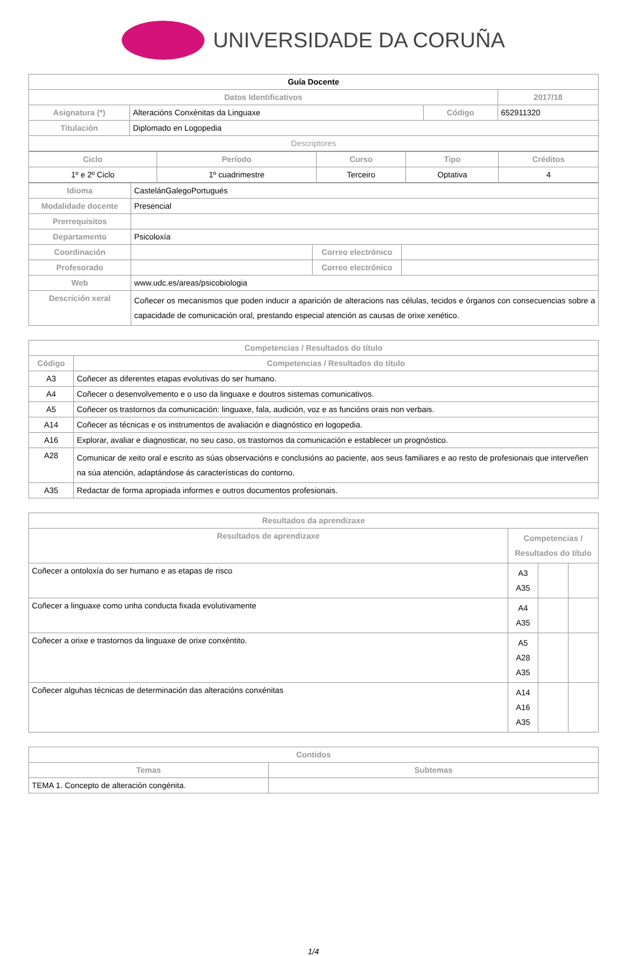UNIVERSIDADE DA CORUÑA
| Guía Docente | | | |
| --- | --- | --- | --- |
| Datos Identificativos | | | 2017/18 |
| Asignatura (*) | Alteracións Conxénitas da Linguaxe | Código | 652911320 |
| Titulación | Diplomado en Logopedia | | |
| Descriptores | | | |
| Ciclo | Período | Curso | Tipo | Créditos |
| --- | --- | --- | --- | --- |
| 1º e 2º Ciclo | 1º cuadrimestre | Terceiro | Optativa | 4 |
| Idioma | CastelánGalegoPortugués | | |
| Modalidade docente | Presencial | | |
| Prerrequisitos | | | |
| Departamento | Psicoloxía | | |
| Coordinación | | Correo electrónico | |
| Profesorado | | Correo electrónico | |
| Web | www.udc.es/areas/psicobiologia | | |
| Descrición xeral | Coñecer os mecanismos que poden inducir a aparición de alteracions nas células, tecidos e órganos con consecuencias sobre a capacidade de comunicación oral, prestando especial atención as causas de orixe xenético. | | |
| Competencias / Resultados do título | |
| --- | --- |
| Código | Competencias / Resultados do título |
| A3 | Coñecer as diferentes etapas evolutivas do ser humano. |
| A4 | Coñecer o desenvolvemento e o uso da linguaxe e doutros sistemas comunicativos. |
| A5 | Coñecer os trastornos da comunicación: linguaxe, fala, audición, voz e as funcións orais non verbais. |
| A14 | Coñecer as técnicas e os instrumentos de avaliación e diagnóstico en logopedia. |
| A16 | Explorar, avaliar e diagnosticar, no seu caso, os trastornos da comunicación e establecer un prognóstico. |
| A28 | Comunicar de xeito oral e escrito as súas observacións e conclusións ao paciente, aos seus familiares e ao resto de profesionais que interveñen na súa atención, adaptándose ás características do contorno. |
| A35 | Redactar de forma apropiada informes e outros documentos profesionais. |
| Resultados da aprendizaxe | | | |
| --- | --- | --- | --- |
| Resultados de aprendizaxe | Competencias / Resultados do título | | |
| Coñecer a ontoloxía do ser humano e as etapas de risco | A3 A35 | | |
| Coñecer a linguaxe como unha conducta fixada evolutivamente | A4 A35 | | |
| Coñecer a orixe e trastornos da linguaxe de orixe conxéntito. | A5 A28 A35 | | |
| Coñecer alguhas técnicas de determinación das alteracións conxénitas | A14 A16 A35 | | |
| Contidos | |
| --- | --- |
| Temas | Subtemas |
| TEMA 1. Concepto de alteración congénita. | |
1/4